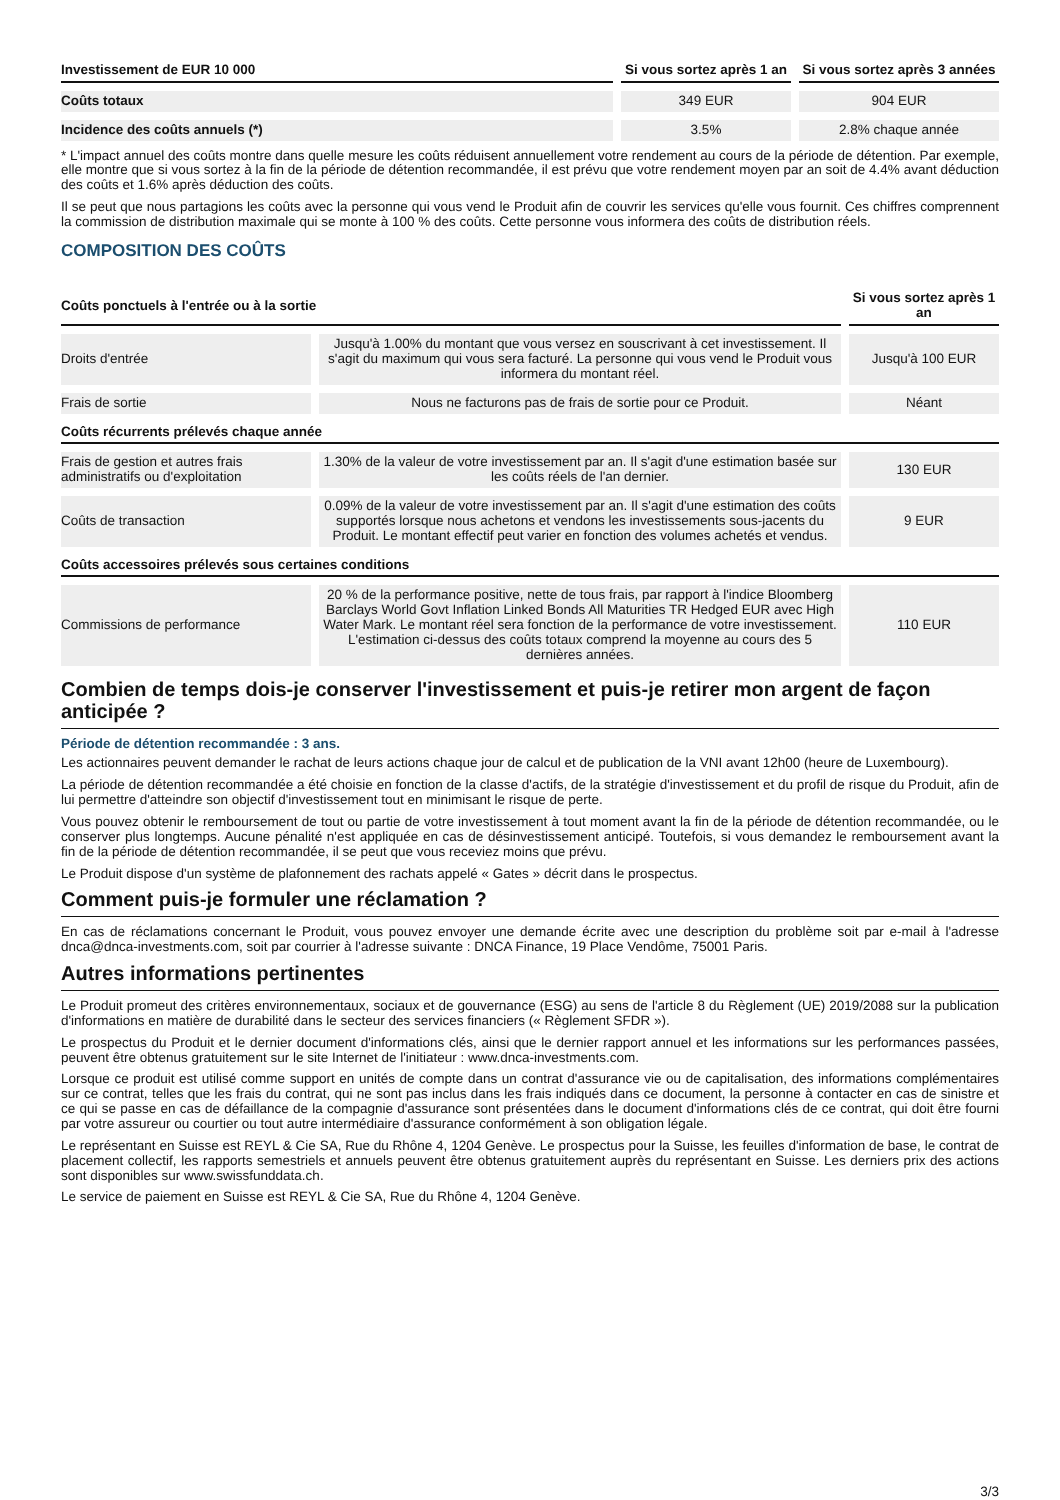| Investissement de EUR 10 000 | Si vous sortez après 1 an | Si vous sortez après 3 années |
| --- | --- | --- |
| Coûts totaux | 349 EUR | 904 EUR |
| Incidence des coûts annuels (*) | 3.5% | 2.8% chaque année |
* L'impact annuel des coûts montre dans quelle mesure les coûts réduisent annuellement votre rendement au cours de la période de détention. Par exemple, elle montre que si vous sortez à la fin de la période de détention recommandée, il est prévu que votre rendement moyen par an soit de 4.4% avant déduction des coûts et 1.6% après déduction des coûts.
Il se peut que nous partagions les coûts avec la personne qui vous vend le Produit afin de couvrir les services qu'elle vous fournit. Ces chiffres comprennent la commission de distribution maximale qui se monte à 100 % des coûts. Cette personne vous informera des coûts de distribution réels.
COMPOSITION DES COÛTS
| Coûts ponctuels à l'entrée ou à la sortie | | Si vous sortez après 1 an |
| --- | --- | --- |
| Droits d'entrée | Jusqu'à 1.00% du montant que vous versez en souscrivant à cet investissement. Il s'agit du maximum qui vous sera facturé. La personne qui vous vend le Produit vous informera du montant réel. | Jusqu'à 100 EUR |
| Frais de sortie | Nous ne facturons pas de frais de sortie pour ce Produit. | Néant |
| Coûts récurrents prélevés chaque année | | |
| Frais de gestion et autres frais administratifs ou d'exploitation | 1.30% de la valeur de votre investissement par an. Il s'agit d'une estimation basée sur les coûts réels de l'an dernier. | 130 EUR |
| Coûts de transaction | 0.09% de la valeur de votre investissement par an. Il s'agit d'une estimation des coûts supportés lorsque nous achetons et vendons les investissements sous-jacents du Produit. Le montant effectif peut varier en fonction des volumes achetés et vendus. | 9 EUR |
| Coûts accessoires prélevés sous certaines conditions | | |
| Commissions de performance | 20 % de la performance positive, nette de tous frais, par rapport à l'indice Bloomberg Barclays World Govt Inflation Linked Bonds All Maturities TR Hedged EUR avec High Water Mark. Le montant réel sera fonction de la performance de votre investissement. L'estimation ci-dessus des coûts totaux comprend la moyenne au cours des 5 dernières années. | 110 EUR |
Combien de temps dois-je conserver l'investissement et puis-je retirer mon argent de façon anticipée ?
Période de détention recommandée : 3 ans.
Les actionnaires peuvent demander le rachat de leurs actions chaque jour de calcul et de publication de la VNI avant 12h00 (heure de Luxembourg).
La période de détention recommandée a été choisie en fonction de la classe d'actifs, de la stratégie d'investissement et du profil de risque du Produit, afin de lui permettre d'atteindre son objectif d'investissement tout en minimisant le risque de perte.
Vous pouvez obtenir le remboursement de tout ou partie de votre investissement à tout moment avant la fin de la période de détention recommandée, ou le conserver plus longtemps. Aucune pénalité n'est appliquée en cas de désinvestissement anticipé. Toutefois, si vous demandez le remboursement avant la fin de la période de détention recommandée, il se peut que vous receviez moins que prévu.
Le Produit dispose d'un système de plafonnement des rachats appelé « Gates » décrit dans le prospectus.
Comment puis-je formuler une réclamation ?
En cas de réclamations concernant le Produit, vous pouvez envoyer une demande écrite avec une description du problème soit par e-mail à l'adresse dnca@dnca-investments.com, soit par courrier à l'adresse suivante : DNCA Finance, 19 Place Vendôme, 75001 Paris.
Autres informations pertinentes
Le Produit promeut des critères environnementaux, sociaux et de gouvernance (ESG) au sens de l'article 8 du Règlement (UE) 2019/2088 sur la publication d'informations en matière de durabilité dans le secteur des services financiers (« Règlement SFDR »).
Le prospectus du Produit et le dernier document d'informations clés, ainsi que le dernier rapport annuel et les informations sur les performances passées, peuvent être obtenus gratuitement sur le site Internet de l'initiateur : www.dnca-investments.com.
Lorsque ce produit est utilisé comme support en unités de compte dans un contrat d'assurance vie ou de capitalisation, des informations complémentaires sur ce contrat, telles que les frais du contrat, qui ne sont pas inclus dans les frais indiqués dans ce document, la personne à contacter en cas de sinistre et ce qui se passe en cas de défaillance de la compagnie d'assurance sont présentées dans le document d'informations clés de ce contrat, qui doit être fourni par votre assureur ou courtier ou tout autre intermédiaire d'assurance conformément à son obligation légale.
Le représentant en Suisse est REYL & Cie SA, Rue du Rhône 4, 1204 Genève. Le prospectus pour la Suisse, les feuilles d'information de base, le contrat de placement collectif, les rapports semestriels et annuels peuvent être obtenus gratuitement auprès du représentant en Suisse. Les derniers prix des actions sont disponibles sur www.swissfunddata.ch.
Le service de paiement en Suisse est REYL & Cie SA, Rue du Rhône 4, 1204 Genève.
3/3